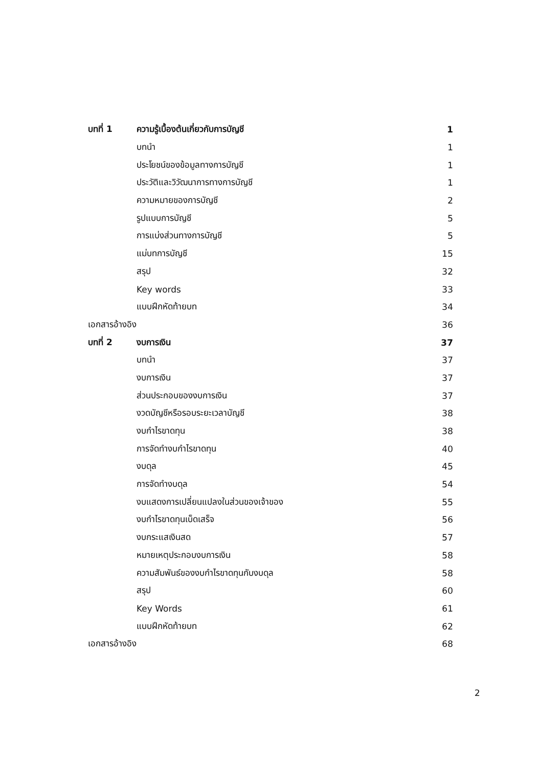บทที่ 1 ความรู้เบื้องต้นเกี่ยวกับการบัญชี 1
บทนำ 1
ประโยชน์ของข้อมูลทางการบัญชี 1
ประวัติและวิวัฒนาการทางการบัญชี 1
ความหมายของการบัญชี 2
รูปแบบการบัญชี 5
การแบ่งส่วนทางการบัญชี 5
แม่บทการบัญชี 15
สรุป 32
Key words 33
แบบฝึกหัดท้ายบท 34
เอกสารอ้างอิง 36
บทที่ 2 งบการเงิน 37
บทนำ 37
งบการเงิน 37
ส่วนประกอบของงบการเงิน 37
งวดบัญชีหรือรอบระยะเวลาบัญชี 38
งบกำไรขาดทุน 38
การจัดทำงบกำไรขาดทุน 40
งบดุล 45
การจัดทำงบดุล 54
งบแสดงการเปลี่ยนแปลงในส่วนของเจ้าของ 55
งบกำไรขาดทุนเบ็ดเสร็จ 56
งบกระแสเงินสด 57
หมายเหตุประกอบงบการเงิน 58
ความสัมพันธ์ของงบกำไรขาดทุนกับงบดุล 58
สรุป 60
Key Words 61
แบบฝึกหัดท้ายบท 62
เอกสารอ้างอิง 68
2